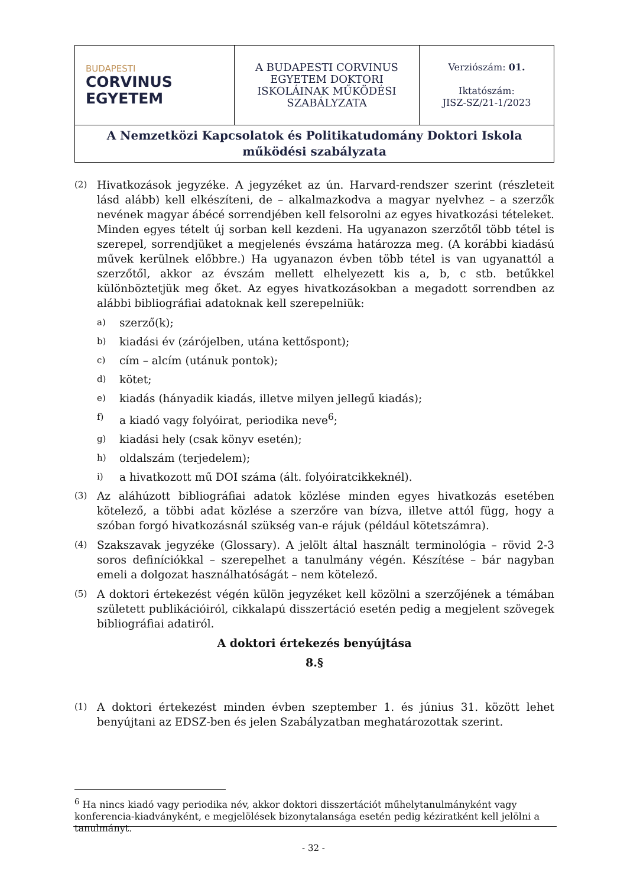| BUDAPESTI CORVINUS EGYETEM | A BUDAPESTI CORVINUS EGYETEM DOKTORI ISKOLÁINAK MŰKÖDÉSI SZABÁLYZATA | Verziószám: 01. Iktatószám: JISZ-SZ/21-1/2023 |
| A Nemzetközi Kapcsolatok és Politikatudomány Doktori Iskola működési szabályzata | | |
(2) Hivatkozások jegyzéke. A jegyzéket az ún. Harvard-rendszer szerint (részleteit lásd alább) kell elkészíteni, de – alkalmazkodva a magyar nyelvhez – a szerzők nevének magyar ábécé sorrendjében kell felsorolni az egyes hivatkozási tételeket. Minden egyes tételt új sorban kell kezdeni. Ha ugyanazon szerzőtől több tétel is szerepel, sorrendjüket a megjelenés évszáma határozza meg. (A korábbi kiadású művek kerülnek előbbre.) Ha ugyanazon évben több tétel is van ugyanattól a szerzőtől, akkor az évszám mellett elhelyezett kis a, b, c stb. betűkkel különböztetjük meg őket. Az egyes hivatkozásokban a megadott sorrendben az alábbi bibliográfiai adatoknak kell szerepelniük:
a) szerző(k);
b) kiadási év (zárójelben, utána kettőspont);
c) cím – alcím (utánuk pontok);
d) kötet;
e) kiadás (hányadik kiadás, illetve milyen jellegű kiadás);
f) a kiadó vagy folyóirat, periodika neve<sup>6</sup>;
g) kiadási hely (csak könyv esetén);
h) oldalszám (terjedelem);
i) a hivatkozott mű DOI száma (ált. folyóiratcikkeknél).
(3) Az aláhúzott bibliográfiai adatok közlése minden egyes hivatkozás esetében kötelező, a többi adat közlése a szerzőre van bízva, illetve attól függ, hogy a szóban forgó hivatkozásnál szükség van-e rájuk (például kötetszámra).
(4) Szakszavak jegyzéke (Glossary). A jelölt által használt terminológia – rövid 2-3 soros definíciókkal – szerepelhet a tanulmány végén. Készítése – bár nagyban emeli a dolgozat használhatóságát – nem kötelező.
(5) A doktori értekezést végén külön jegyzéket kell közölni a szerzőjének a témában született publikációiról, cikkalapú disszertáció esetén pedig a megjelent szövegek bibliográfiai adatiról.
A doktori értekezés benyújtása
8.§
(1) A doktori értekezést minden évben szeptember 1. és június 31. között lehet benyújtani az EDSZ-ben és jelen Szabályzatban meghatározottak szerint.
<sup>6</sup> Ha nincs kiadó vagy periodika név, akkor doktori disszertációt műhelytanulmányként vagy konferencia-kiadványként, e megjelölések bizonytalansága esetén pedig kéziratként kell jelölni a tanulmányt.
- 32 -